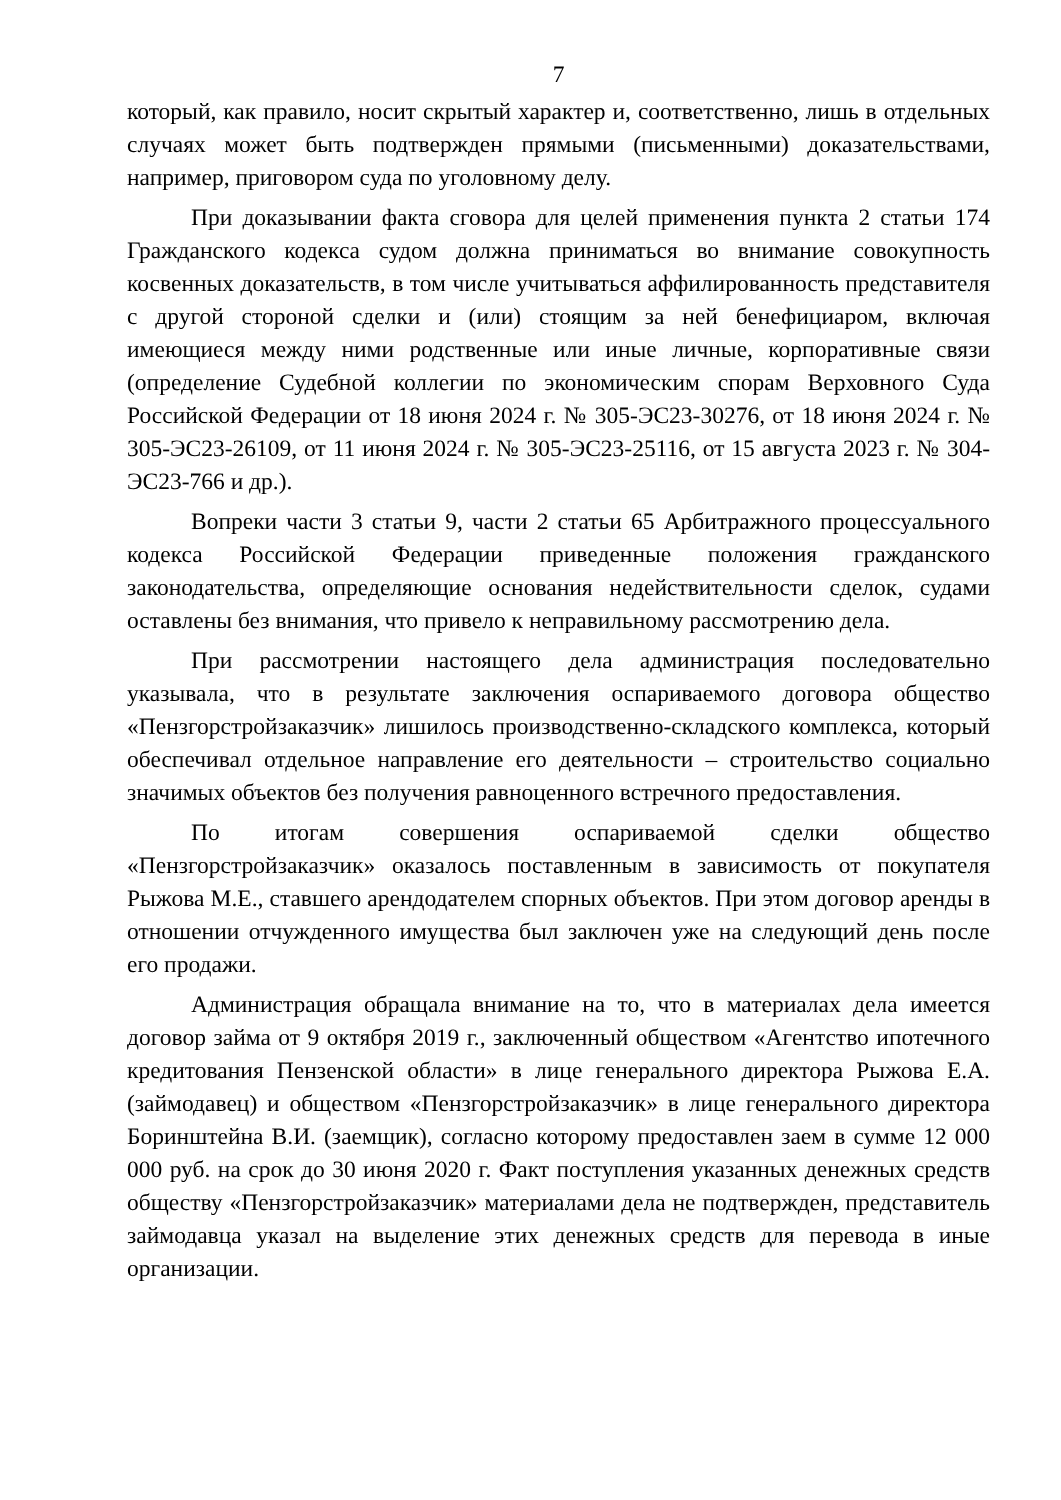7
который, как правило, носит скрытый характер и, соответственно, лишь в отдельных случаях может быть подтвержден прямыми (письменными) доказательствами, например, приговором суда по уголовному делу.
При доказывании факта сговора для целей применения пункта 2 статьи 174 Гражданского кодекса судом должна приниматься во внимание совокупность косвенных доказательств, в том числе учитываться аффилированность представителя с другой стороной сделки и (или) стоящим за ней бенефициаром, включая имеющиеся между ними родственные или иные личные, корпоративные связи (определение Судебной коллегии по экономическим спорам Верховного Суда Российской Федерации от 18 июня 2024 г. № 305-ЭС23-30276, от 18 июня 2024 г. № 305-ЭС23-26109, от 11 июня 2024 г. № 305-ЭС23-25116, от 15 августа 2023 г. № 304-ЭС23-766 и др.).
Вопреки части 3 статьи 9, части 2 статьи 65 Арбитражного процессуального кодекса Российской Федерации приведенные положения гражданского законодательства, определяющие основания недействительности сделок, судами оставлены без внимания, что привело к неправильному рассмотрению дела.
При рассмотрении настоящего дела администрация последовательно указывала, что в результате заключения оспариваемого договора общество «Пензгорстройзаказчик» лишилось производственно-складского комплекса, который обеспечивал отдельное направление его деятельности – строительство социально значимых объектов без получения равноценного встречного предоставления.
По итогам совершения оспариваемой сделки общество «Пензгорстройзаказчик» оказалось поставленным в зависимость от покупателя Рыжова М.Е., ставшего арендодателем спорных объектов. При этом договор аренды в отношении отчужденного имущества был заключен уже на следующий день после его продажи.
Администрация обращала внимание на то, что в материалах дела имеется договор займа от 9 октября 2019 г., заключенный обществом «Агентство ипотечного кредитования Пензенской области» в лице генерального директора Рыжова Е.А. (займодавец) и обществом «Пензгорстройзаказчик» в лице генерального директора Боринштейна В.И. (заемщик), согласно которому предоставлен заем в сумме 12 000 000 руб. на срок до 30 июня 2020 г. Факт поступления указанных денежных средств обществу «Пензгорстройзаказчик» материалами дела не подтвержден, представитель займодавца указал на выделение этих денежных средств для перевода в иные организации.